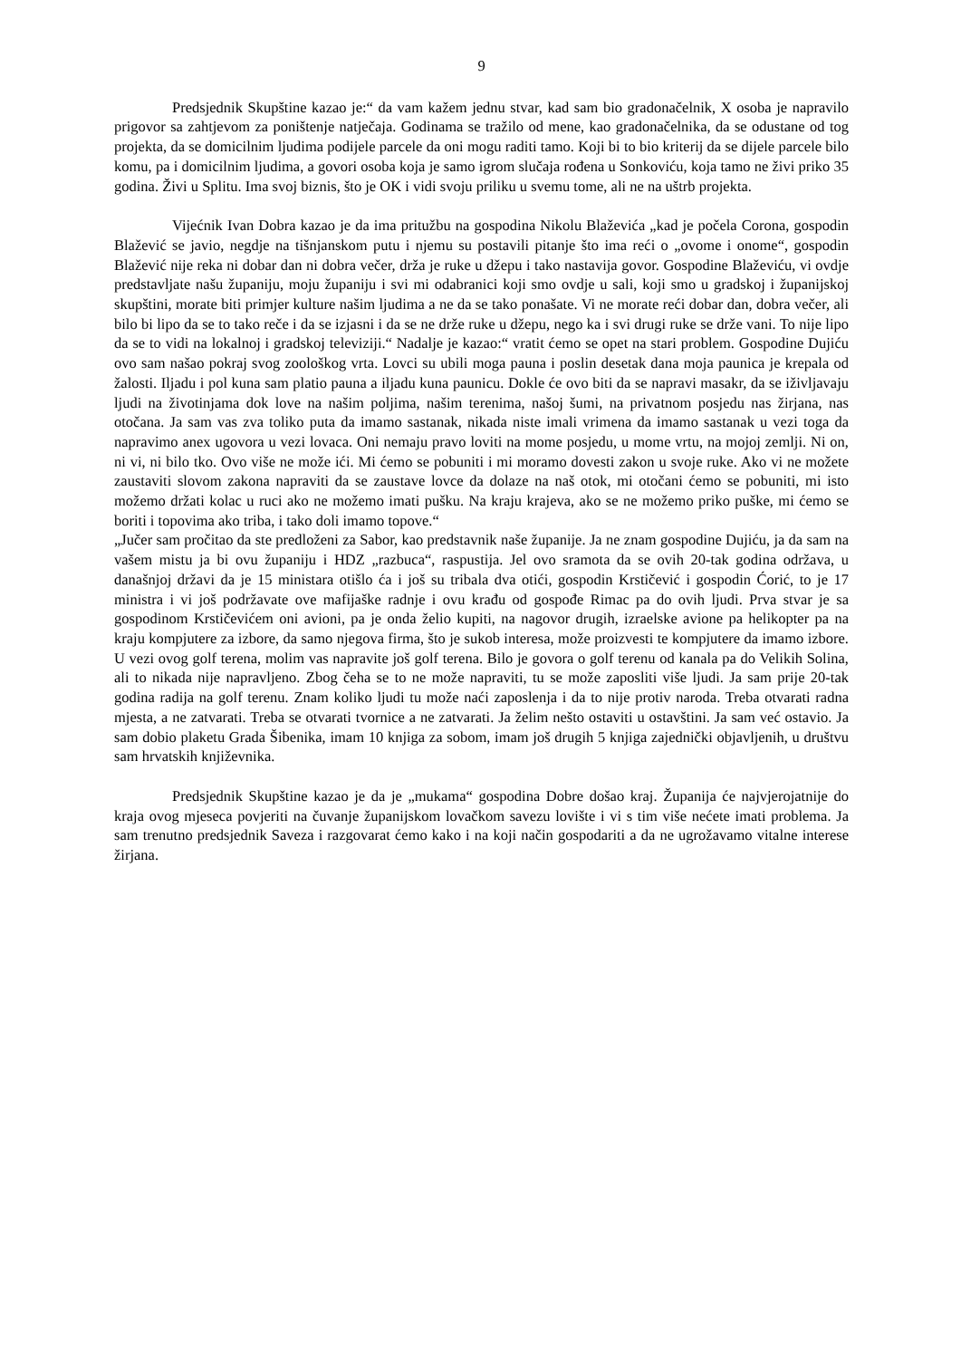9
Predsjednik Skupštine kazao je:“ da vam kažem jednu stvar, kad sam bio gradonačelnik, X osoba je napravilo prigovor sa zahtjevom za poništenje natječaja. Godinama se tražilo od mene, kao gradonačelnika, da se odustane od tog projekta, da se domicilnim ljudima podijele parcele da oni mogu raditi tamo. Koji bi to bio kriterij da se dijele parcele bilo komu, pa i domicilnim ljudima, a govori osoba koja je samo igrom slučaja rođena u Sonkoviću, koja tamo ne živi priko 35 godina. Živi u Splitu. Ima svoj biznis, što je OK i vidi svoju priliku u svemu tome, ali ne na uštrb projekta.
Vijećnik Ivan Dobra kazao je da ima pritužbu na gospodina Nikolu Blaževića „kad je počela Corona, gospodin Blažević se javio, negdje na tišnjanskom putu i njemu su postavili pitanje što ima reći o „ovome i onome“, gospodin Blažević nije reka ni dobar dan ni dobra večer, drža je ruke u džepu i tako nastavija govor. Gospodine Blaževiću, vi ovdje predstavljate našu županiju, moju županiju i svi mi odabranici koji smo ovdje u sali, koji smo u gradskoj i županijskoj skupštini, morate biti primjer kulture našim ljudima a ne da se tako ponašate. Vi ne morate reći dobar dan, dobra večer, ali bilo bi lipo da se to tako reče i da se izjasni i da se ne drže ruke u džepu, nego ka i svi drugi ruke se drže vani. To nije lipo da se to vidi na lokalnoj i gradskoj televiziji.“ Nadalje je kazao:“ vratit ćemo se opet na stari problem. Gospodine Dujiću ovo sam našao pokraj svog zoološkog vrta. Lovci su ubili moga pauna i poslin desetak dana moja paunica je krepala od žalosti. Iljadu i pol kuna sam platio pauna a iljadu kuna paunicu. Dokle će ovo biti da se napravi masakr, da se iživljavaju ljudi na životinjama dok love na našim poljima, našim terenima, našoj šumi, na privatnom posjedu nas žirjana, nas otočana. Ja sam vas zva toliko puta da imamo sastanak, nikada niste imali vrimena da imamo sastanak u vezi toga da napravimo anex ugovora u vezi lovaca. Oni nemaju pravo loviti na mome posjedu, u mome vrtu, na mojoj zemlji. Ni on, ni vi, ni bilo tko. Ovo više ne može ići. Mi ćemo se pobuniti i mi moramo dovesti zakon u svoje ruke. Ako vi ne možete zaustaviti slovom zakona napraviti da se zaustave lovce da dolaze na naš otok, mi otočani ćemo se pobuniti, mi isto možemo držati kolac u ruci ako ne možemo imati pušku. Na kraju krajeva, ako se ne možemo priko puške, mi ćemo se boriti i topovima ako triba, i tako doli imamo topove.“
„Jučer sam pročitao da ste predloženi za Sabor, kao predstavnik naše županije. Ja ne znam gospodine Dujiću, ja da sam na vašem mistu ja bi ovu županiju i HDZ „razbuca“, raspustija. Jel ovo sramota da se ovih 20-tak godina održava, u današnjoj državi da je 15 ministara otišlo ća i još su tribala dva otići, gospodin Krstičević i gospodin Ćorić, to je 17 ministra i vi još podržavate ove mafijaške radnje i ovu krađu od gospođe Rimac pa do ovih ljudi. Prva stvar je sa gospodinom Krstičevićem oni avioni, pa je onda želio kupiti, na nagovor drugih, izraelske avione pa helikopter pa na kraju kompjutere za izbore, da samo njegova firma, što je sukob interesa, može proizvesti te kompjutere da imamo izbore. U vezi ovog golf terena, molim vas napravite još golf terena. Bilo je govora o golf terenu od kanala pa do Velikih Solina, ali to nikada nije napravljeno. Zbog čeha se to ne može napraviti, tu se može zaposliti više ljudi. Ja sam prije 20-tak godina radija na golf terenu. Znam koliko ljudi tu može naći zaposlenja i da to nije protiv naroda. Treba otvarati radna mjesta, a ne zatvarati. Treba se otvarati tvornice a ne zatvarati. Ja želim nešto ostaviti u ostavštini. Ja sam već ostavio. Ja sam dobio plaketu Grada Šibenika, imam 10 knjiga za sobom, imam još drugih 5 knjiga zajednički objavljenih, u društvu sam hrvatskih književnika.
Predsjednik Skupštine kazao je da je „mukama“ gospodina Dobre došao kraj. Županija će najvjerojatnije do kraja ovog mjeseca povjeriti na čuvanje županijskom lovačkom savezu lovište i vi s tim više nećete imati problema. Ja sam trenutno predsjednik Saveza i razgovarat ćemo kako i na koji način gospodariti a da ne ugrožavamo vitalne interese žirjana.